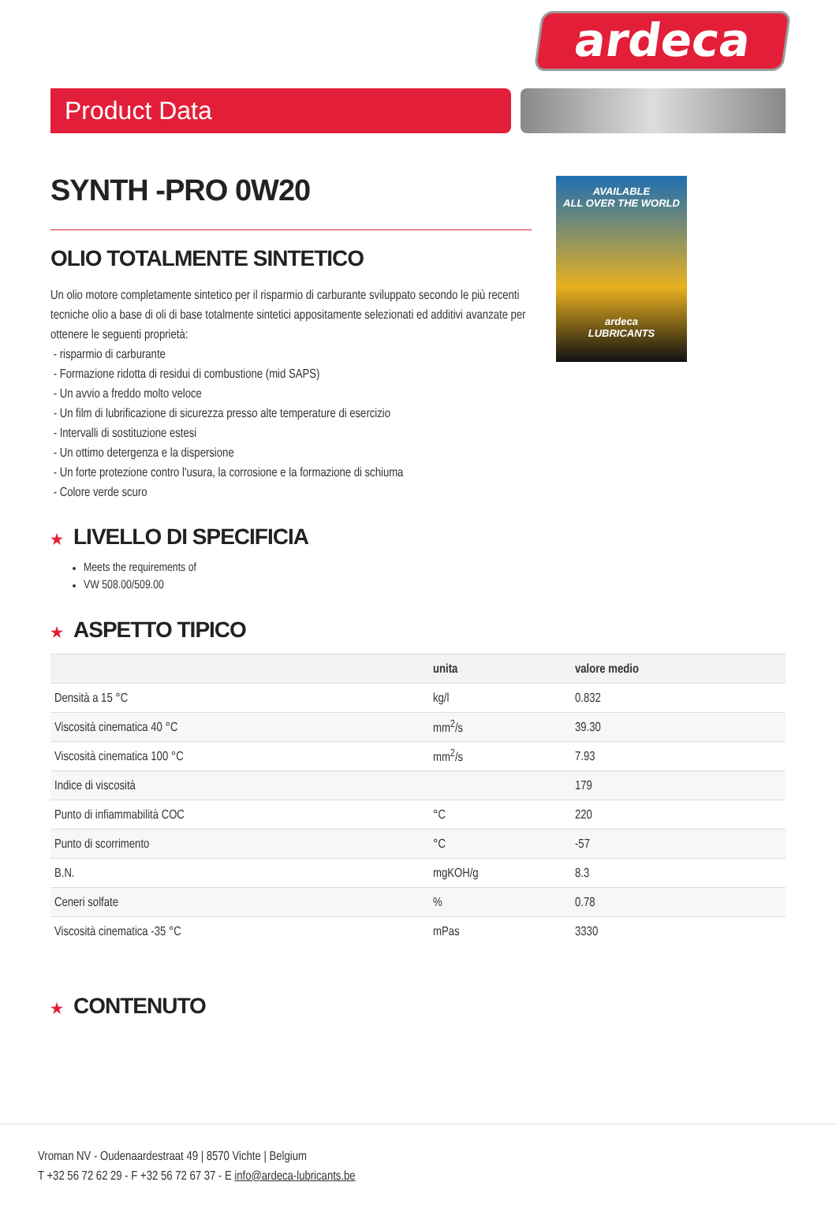ardeca
Product Data
SYNTH -PRO 0W20
OLIO TOTALMENTE SINTETICO
Un olio motore completamente sintetico per il risparmio di carburante sviluppato secondo le più recenti tecniche olio a base di oli di base totalmente sintetici appositamente selezionati ed additivi avanzate per ottenere le seguenti proprietà:
- risparmio di carburante
- Formazione ridotta di residui di combustione (mid SAPS)
- Un avvio a freddo molto veloce
- Un film di lubrificazione di sicurezza presso alte temperature di esercizio
- Intervalli di sostituzione estesi
- Un ottimo detergenza e la dispersione
- Un forte protezione contro l'usura, la corrosione e la formazione di schiuma
- Colore verde scuro
AVAILABLE
ALL OVER THE WORLD
ardeca
LUBRICANTS
★ LIVELLO DI SPECIFICIA
Meets the requirements of
VW 508.00/509.00
★ ASPETTO TIPICO
| | unita | valore medio |
| --- | --- | --- |
| Densità a 15 °C | kg/l | 0.832 |
| Viscosità cinematica 40 °C | mm<sup>2</sup>/s | 39.30 |
| Viscosità cinematica 100 °C | mm<sup>2</sup>/s | 7.93 |
| Indice di viscosità | | 179 |
| Punto di infiammabilità COC | °C | 220 |
| Punto di scorrimento | °C | -57 |
| B.N. | mgKOH/g | 8.3 |
| Ceneri solfate | % | 0.78 |
| Viscosità cinematica -35 °C | mPas | 3330 |
★ CONTENUTO
Vroman NV - Oudenaardestraat 49 | 8570 Vichte | Belgium
T +32 56 72 62 29 - F +32 56 72 67 37 - E info@ardeca-lubricants.be